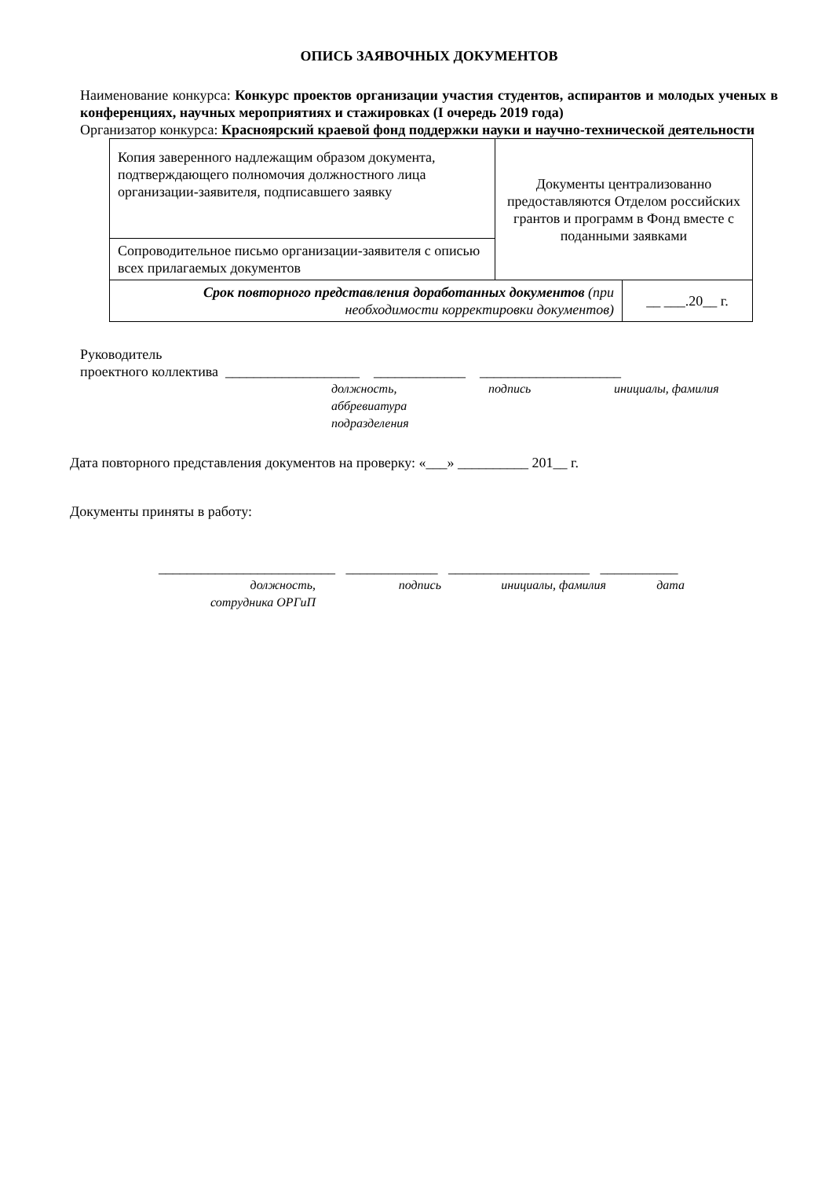ОПИСЬ ЗАЯВОЧНЫХ ДОКУМЕНТОВ
Наименование конкурса: Конкурс проектов организации участия студентов, аспирантов и молодых ученых в конференциях, научных мероприятиях и стажировках (I очередь 2019 года)
Организатор конкурса: Красноярский краевой фонд поддержки науки и научно-технической деятельности
| Копия заверенного надлежащим образом документа, подтверждающего полномочия должностного лица организации-заявителя, подписавшего заявку | Документы централизованно предоставляются Отделом российских грантов и программ в Фонд вместе с поданными заявками | |
| Сопроводительное письмо организации-заявителя с описью всех прилагаемых документов | | |
| Срок повторного представления доработанных документов (при необходимости корректировки документов) | | __ ___.20__ г. |
Руководитель
проектного коллектива ___________________ _____________ ____________________
должность,
аббревиатура
подразделения подпись инициалы, фамилия
Дата повторного представления документов на проверку: «___» __________ 201__ г.
Документы приняты в работу:
_________________________ _____________ ____________________ ___________
должность,
сотрудника ОРГиП подпись инициалы, фамилия дата